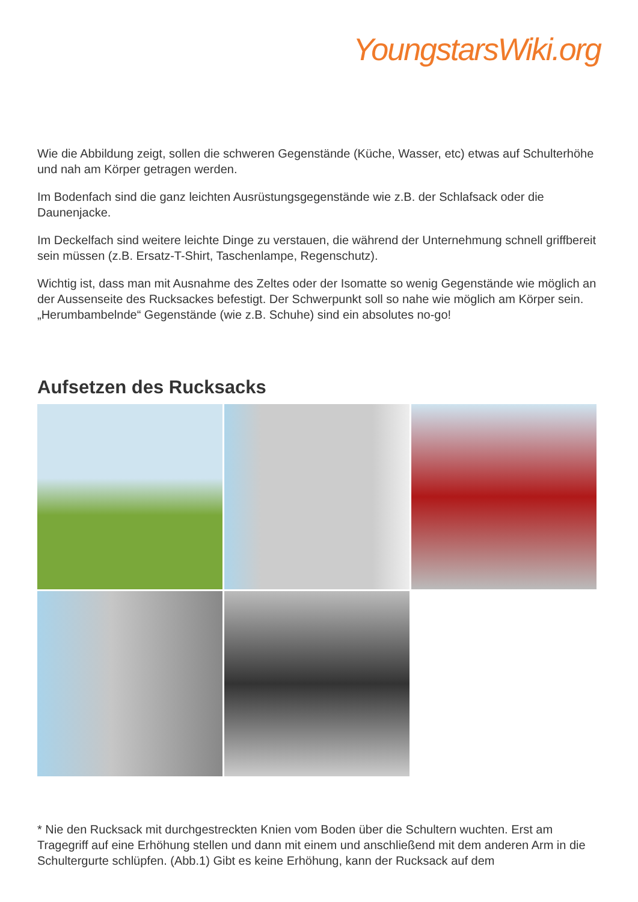YoungstarsWiki.org
Wie die Abbildung zeigt, sollen die schweren Gegenstände (Küche, Wasser, etc) etwas auf Schulterhöhe und nah am Körper getragen werden.
Im Bodenfach sind die ganz leichten Ausrüstungsgegenstände wie z.B. der Schlafsack oder die Daunenjacke.
Im Deckelfach sind weitere leichte Dinge zu verstauen, die während der Unternehmung schnell griffbereit sein müssen (z.B. Ersatz-T-Shirt, Taschenlampe, Regenschutz).
Wichtig ist, dass man mit Ausnahme des Zeltes oder der Isomatte so wenig Gegenstände wie möglich an der Aussenseite des Rucksackes befestigt. Der Schwerpunkt soll so nahe wie möglich am Körper sein. „Herumbambelnde“ Gegenstände (wie z.B. Schuhe) sind ein absolutes no-go!
Aufsetzen des Rucksacks
* Nie den Rucksack mit durchgestreckten Knien vom Boden über die Schultern wuchten. Erst am Tragegriff auf eine Erhöhung stellen und dann mit einem und anschließend mit dem anderen Arm in die Schultergurte schlüpfen. (Abb.1) Gibt es keine Erhöhung, kann der Rucksack auf dem